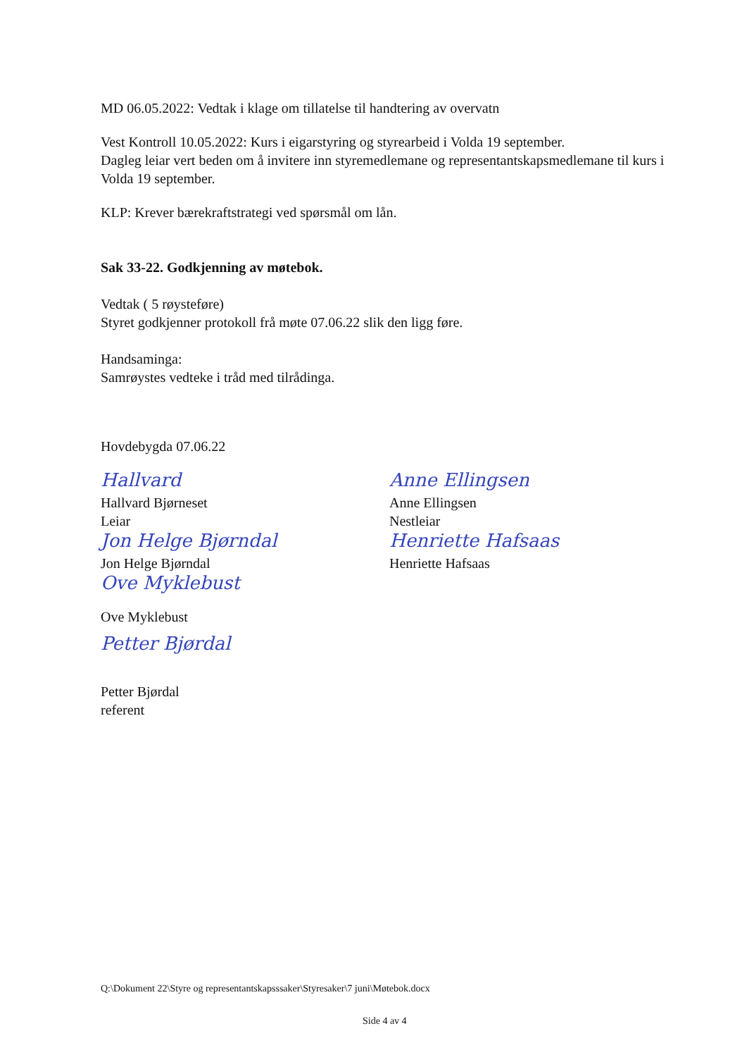MD 06.05.2022: Vedtak i klage om tillatelse til handtering av overvatn
Vest Kontroll 10.05.2022: Kurs i eigarstyring og styrearbeid i Volda 19 september.
Dagleg leiar vert beden om å invitere inn styremedlemane og representantskapsmedlemane til kurs i Volda 19 september.
KLP: Krever bærekraftstrategi ved spørsmål om lån.
Sak 33-22. Godkjenning av møtebok.
Vedtak ( 5 røysteføre)
Styret godkjenner protokoll frå møte 07.06.22 slik den ligg føre.
Handsaminga:
Samrøystes vedteke i tråd med tilrådinga.
Hovdebygda 07.06.22
Hallvard
Hallvard Bjørneset
Leiar
Jon Helge Bjørndal
Jon Helge Bjørndal
Ove Myklebust
Ove Myklebust
Petter Bjørdal
Petter Bjørdal
referent
Anne Ellingsen
Anne Ellingsen
Nestleiar
Henriette Hafsaas
Henriette Hafsaas
Q:\Dokument 22\Styre og representantskapsssaker\Styresaker\7 juni\Møtebok.docx
Side 4 av 4